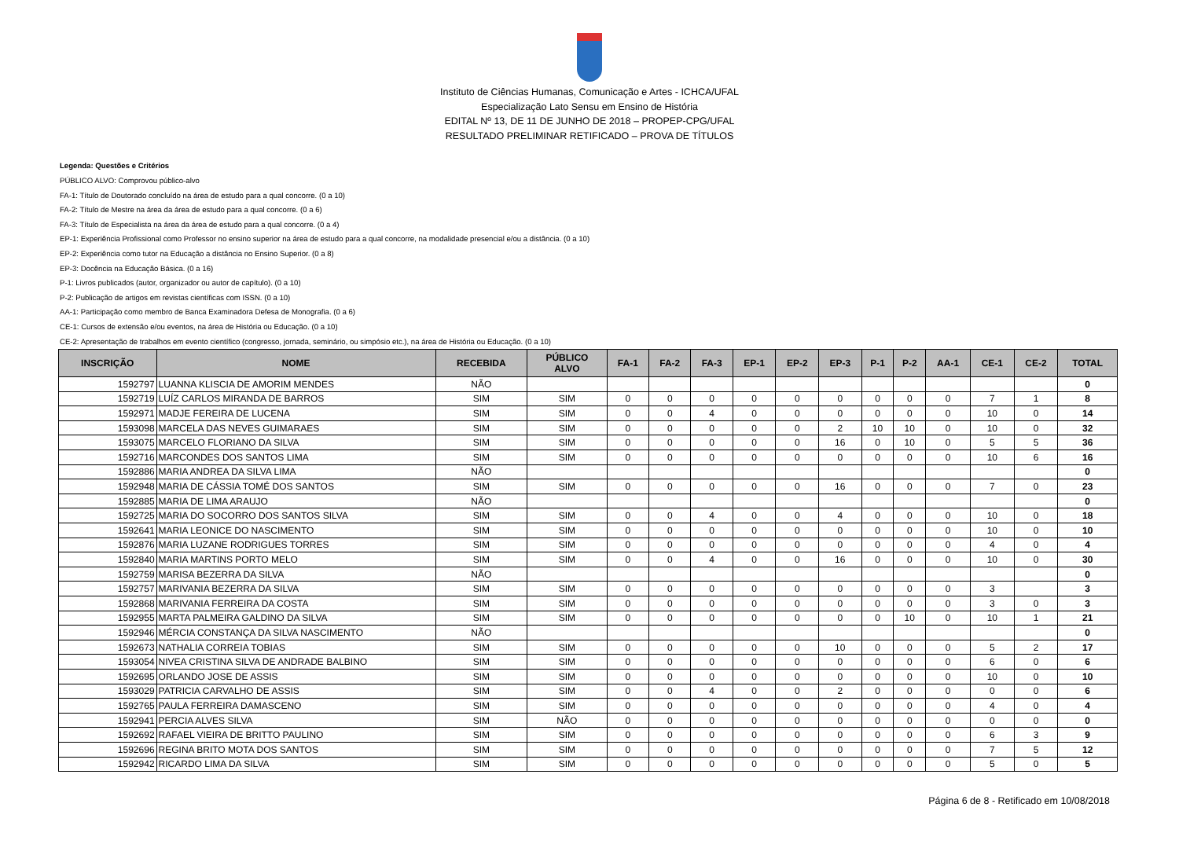Instituto de Ciências Humanas, Comunicação e Artes - ICHCA/UFAL
Especialização Lato Sensu em Ensino de História
EDITAL Nº 13, DE 11 DE JUNHO DE 2018 – PROPEP-CPG/UFAL
RESULTADO PRELIMINAR RETIFICADO – PROVA DE TÍTULOS
Legenda: Questões e Critérios
PÚBLICO ALVO: Comprovou público-alvo
FA-1: Título de Doutorado concluído na área de estudo para a qual concorre. (0 a 10)
FA-2: Título de Mestre na área da área de estudo para a qual concorre. (0 a 6)
FA-3: Título de Especialista na área da área de estudo para a qual concorre. (0 a 4)
EP-1: Experiência Profissional como Professor no ensino superior na área de estudo para a qual concorre, na modalidade presencial e/ou a distância. (0 a 10)
EP-2: Experiência como tutor na Educação a distância no Ensino Superior. (0 a 8)
EP-3: Docência na Educação Básica. (0 a 16)
P-1: Livros publicados (autor, organizador ou autor de capítulo). (0 a 10)
P-2: Publicação de artigos em revistas científicas com ISSN. (0 a 10)
AA-1: Participação como membro de Banca Examinadora Defesa de Monografia. (0 a 6)
CE-1: Cursos de extensão e/ou eventos, na área de História ou Educação. (0 a 10)
CE-2: Apresentação de trabalhos em evento científico (congresso, jornada, seminário, ou simpósio etc.), na área de História ou Educação. (0 a 10)
| INSCRIÇÃO | NOME | RECEBIDA | PÚBLICO ALVO | FA-1 | FA-2 | FA-3 | EP-1 | EP-2 | EP-3 | P-1 | P-2 | AA-1 | CE-1 | CE-2 | TOTAL |
| --- | --- | --- | --- | --- | --- | --- | --- | --- | --- | --- | --- | --- | --- | --- | --- |
| 1592797 | LUANNA KLISCIA DE AMORIM MENDES | NÃO | | | | | | | | | | | | | 0 |
| 1592719 | LUÍZ CARLOS MIRANDA DE BARROS | SIM | SIM | 0 | 0 | 0 | 0 | 0 | 0 | 0 | 0 | 0 | 7 | 1 | 8 |
| 1592971 | MADJE FEREIRA DE LUCENA | SIM | SIM | 0 | 0 | 4 | 0 | 0 | 0 | 0 | 0 | 0 | 10 | 0 | 14 |
| 1593098 | MARCELA DAS NEVES GUIMARAES | SIM | SIM | 0 | 0 | 0 | 0 | 0 | 2 | 10 | 10 | 0 | 10 | 0 | 32 |
| 1593075 | MARCELO FLORIANO DA SILVA | SIM | SIM | 0 | 0 | 0 | 0 | 0 | 16 | 0 | 10 | 0 | 5 | 5 | 36 |
| 1592716 | MARCONDES DOS SANTOS LIMA | SIM | SIM | 0 | 0 | 0 | 0 | 0 | 0 | 0 | 0 | 0 | 10 | 6 | 16 |
| 1592886 | MARIA ANDREA DA SILVA LIMA | NÃO | | | | | | | | | | | | | 0 |
| 1592948 | MARIA DE CÁSSIA TOMÉ DOS SANTOS | SIM | SIM | 0 | 0 | 0 | 0 | 0 | 16 | 0 | 0 | 0 | 7 | 0 | 23 |
| 1592885 | MARIA DE LIMA ARAUJO | NÃO | | | | | | | | | | | | | 0 |
| 1592725 | MARIA DO SOCORRO DOS SANTOS SILVA | SIM | SIM | 0 | 0 | 4 | 0 | 0 | 4 | 0 | 0 | 0 | 10 | 0 | 18 |
| 1592641 | MARIA LEONICE DO NASCIMENTO | SIM | SIM | 0 | 0 | 0 | 0 | 0 | 0 | 0 | 0 | 0 | 10 | 0 | 10 |
| 1592876 | MARIA LUZANE RODRIGUES TORRES | SIM | SIM | 0 | 0 | 0 | 0 | 0 | 0 | 0 | 0 | 0 | 4 | 0 | 4 |
| 1592840 | MARIA MARTINS PORTO MELO | SIM | SIM | 0 | 0 | 4 | 0 | 0 | 16 | 0 | 0 | 0 | 10 | 0 | 30 |
| 1592759 | MARISA BEZERRA DA SILVA | NÃO | | | | | | | | | | | | | 0 |
| 1592757 | MARIVANIA BEZERRA DA SILVA | SIM | SIM | 0 | 0 | 0 | 0 | 0 | 0 | 0 | 0 | 0 | 3 | | 3 |
| 1592868 | MARIVANIA FERREIRA DA COSTA | SIM | SIM | 0 | 0 | 0 | 0 | 0 | 0 | 0 | 0 | 0 | 3 | 0 | 3 |
| 1592955 | MARTA PALMEIRA GALDINO DA SILVA | SIM | SIM | 0 | 0 | 0 | 0 | 0 | 0 | 0 | 10 | 0 | 10 | 1 | 21 |
| 1592946 | MÉRCIA CONSTANÇA DA SILVA NASCIMENTO | NÃO | | | | | | | | | | | | | 0 |
| 1592673 | NATHALIA CORREIA TOBIAS | SIM | SIM | 0 | 0 | 0 | 0 | 0 | 10 | 0 | 0 | 0 | 5 | 2 | 17 |
| 1593054 | NIVEA CRISTINA SILVA DE ANDRADE BALBINO | SIM | SIM | 0 | 0 | 0 | 0 | 0 | 0 | 0 | 0 | 0 | 6 | 0 | 6 |
| 1592695 | ORLANDO JOSE DE ASSIS | SIM | SIM | 0 | 0 | 0 | 0 | 0 | 0 | 0 | 0 | 0 | 10 | 0 | 10 |
| 1593029 | PATRICIA CARVALHO DE ASSIS | SIM | SIM | 0 | 0 | 4 | 0 | 0 | 2 | 0 | 0 | 0 | 0 | 0 | 6 |
| 1592765 | PAULA FERREIRA DAMASCENO | SIM | SIM | 0 | 0 | 0 | 0 | 0 | 0 | 0 | 0 | 0 | 4 | 0 | 4 |
| 1592941 | PERCIA ALVES SILVA | SIM | NÃO | 0 | 0 | 0 | 0 | 0 | 0 | 0 | 0 | 0 | 0 | 0 | 0 |
| 1592692 | RAFAEL VIEIRA DE BRITTO PAULINO | SIM | SIM | 0 | 0 | 0 | 0 | 0 | 0 | 0 | 0 | 0 | 6 | 3 | 9 |
| 1592696 | REGINA BRITO MOTA DOS SANTOS | SIM | SIM | 0 | 0 | 0 | 0 | 0 | 0 | 0 | 0 | 0 | 7 | 5 | 12 |
| 1592942 | RICARDO LIMA DA SILVA | SIM | SIM | 0 | 0 | 0 | 0 | 0 | 0 | 0 | 0 | 0 | 5 | 0 | 5 |
Página 6 de 8 - Retificado em 10/08/2018